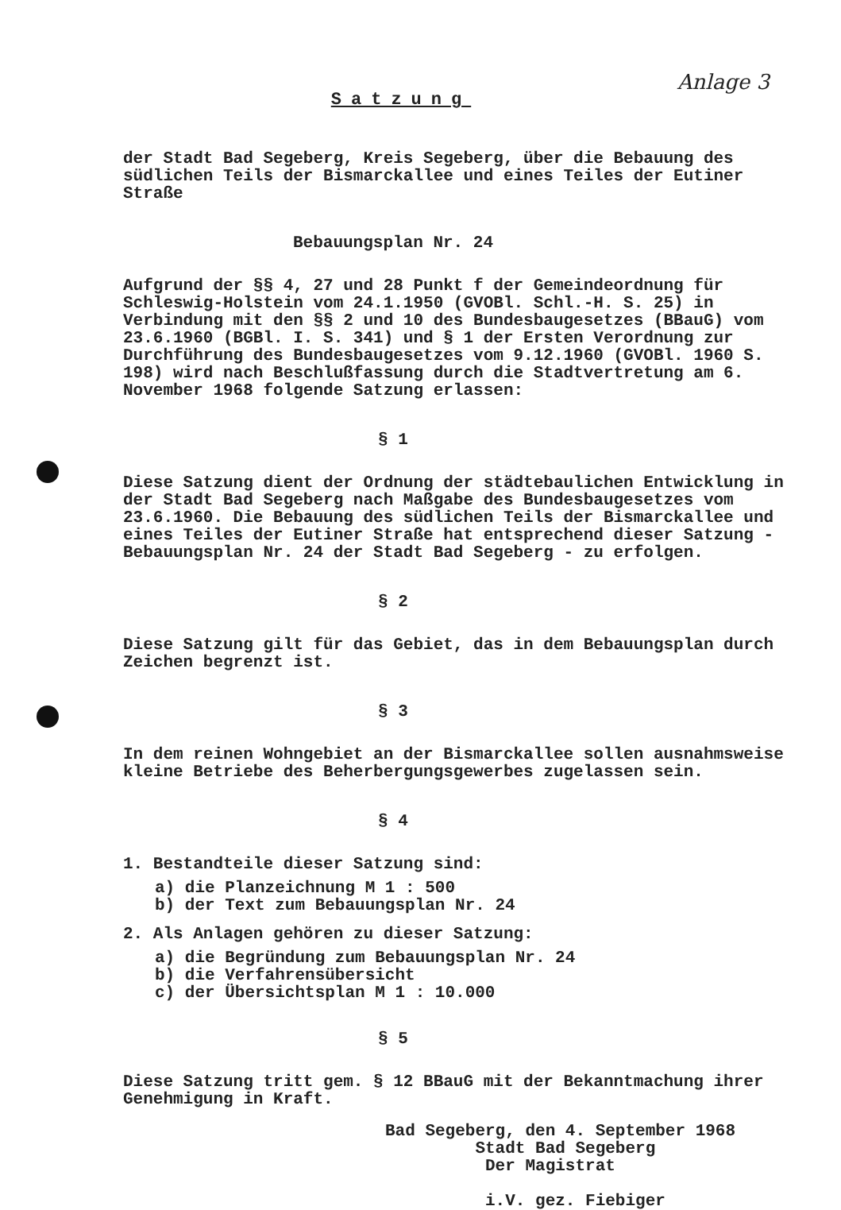Anlage 3
Satzung
der Stadt Bad Segeberg, Kreis Segeberg, über die Bebauung des südlichen Teils der Bismarckallee und eines Teiles der Eutiner Straße
Bebauungsplan Nr. 24
Aufgrund der §§ 4, 27 und 28 Punkt f der Gemeindeordnung für Schleswig-Holstein vom 24.1.1950 (GVOBl. Schl.-H. S. 25) in Verbindung mit den §§ 2 und 10 des Bundesbaugesetzes (BBauG) vom 23.6.1960 (BGBl. I. S. 341) und § 1 der Ersten Verordnung zur Durchführung des Bundesbaugesetzes vom 9.12.1960 (GVOBl. 1960 S. 198) wird nach Beschlußfassung durch die Stadtvertretung am 6. November 1968 folgende Satzung erlassen:
§ 1
Diese Satzung dient der Ordnung der städtebaulichen Entwicklung in der Stadt Bad Segeberg nach Maßgabe des Bundesbaugesetzes vom 23.6.1960. Die Bebauung des südlichen Teils der Bismarckallee und eines Teiles der Eutiner Straße hat entsprechend dieser Satzung - Bebauungsplan Nr. 24 der Stadt Bad Segeberg - zu erfolgen.
§ 2
Diese Satzung gilt für das Gebiet, das in dem Bebauungsplan durch Zeichen begrenzt ist.
§ 3
In dem reinen Wohngebiet an der Bismarckallee sollen ausnahmsweise kleine Betriebe des Beherbergungsgewerbes zugelassen sein.
§ 4
1. Bestandteile dieser Satzung sind:
a) die Planzeichnung M 1 : 500
b) der Text zum Bebauungsplan Nr. 24
2. Als Anlagen gehören zu dieser Satzung:
a) die Begründung zum Bebauungsplan Nr. 24
b) die Verfahrensübersicht
c) der Übersichtsplan M 1 : 10.000
§ 5
Diese Satzung tritt gem. § 12 BBauG mit der Bekanntmachung ihrer Genehmigung in Kraft.
Bad Segeberg, den 4. September 1968
Stadt Bad Segeberg
Der Magistrat
i.V. gez. Fiebiger